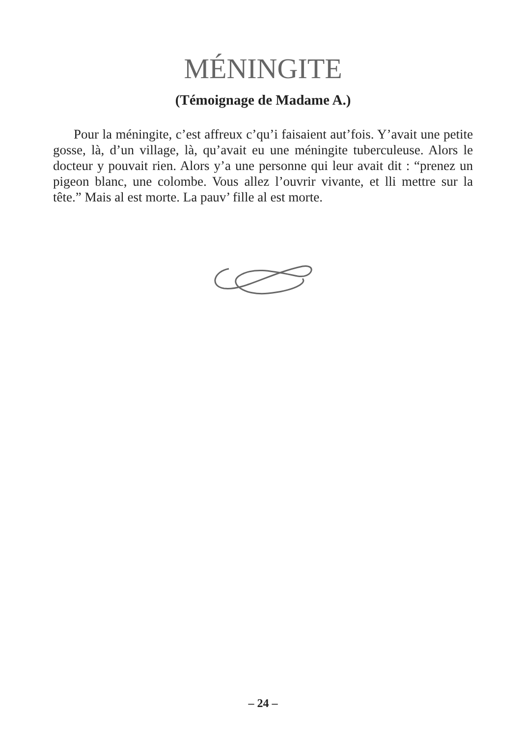MÉNINGITE
(Témoignage de Madame A.)
Pour la méningite, c’est affreux c’qu’i faisaient aut’fois. Y’avait une petite gosse, là, d’un village, là, qu’avait eu une méningite tuberculeuse. Alors le docteur y pouvait rien. Alors y’a une personne qui leur avait dit : “prenez un pigeon blanc, une colombe. Vous allez l’ouvrir vivante, et lli mettre sur la tête.” Mais al est morte. La pauv’ fille al est morte.
– 24 –